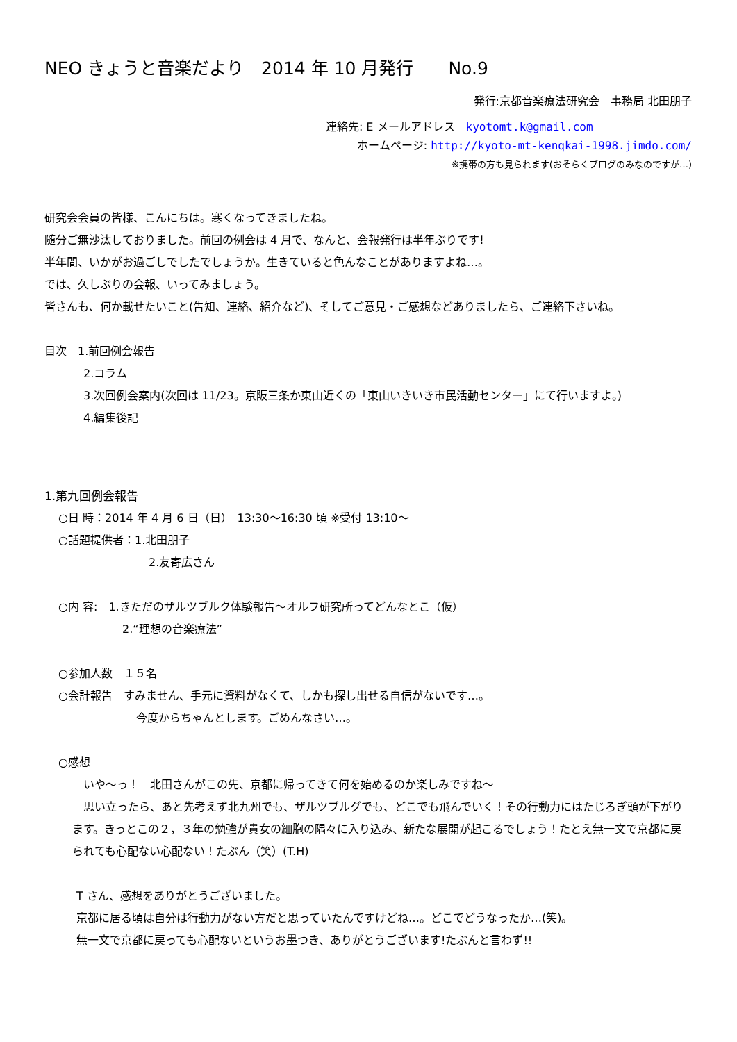NEO きょうと音楽だより　2014 年 10 月発行　　No.9
発行:京都音楽療法研究会　事務局 北田朋子
連絡先: E メールアドレス　kyotomt.k@gmail.com
ホームページ: http://kyoto-mt-kenqkai-1998.jimdo.com/
※携帯の方も見られます(おそらくブログのみなのですが…)
研究会会員の皆様、こんにちは。寒くなってきましたね。
随分ご無沙汰しておりました。前回の例会は 4 月で、なんと、会報発行は半年ぶりです!
半年間、いかがお過ごしでしたでしょうか。生きていると色んなことがありますよね…。
では、久しぶりの会報、いってみましょう。
皆さんも、何か載せたいこと(告知、連絡、紹介など)、そしてご意見・ご感想などありましたら、ご連絡下さいね。
目次　1.前回例会報告
2.コラム
3.次回例会案内(次回は 11/23。京阪三条か東山近くの「東山いきいき市民活動センター」にて行いますよ。)
4.編集後記
1.第九回例会報告
○日 時：2014 年 4 月 6 日（日）　13:30～16:30 頃 ※受付 13:10～
○話題提供者：1.北田朋子
2.友寄広さん
○内 容:　1.きただのザルツブルク体験報告～オルフ研究所ってどんなとこ（仮）
2.“理想の音楽療法”
○参加人数　１５名
○会計報告　すみません、手元に資料がなくて、しかも探し出せる自信がないです…。
今度からちゃんとします。ごめんなさい…。
○感想
　いや～っ！　北田さんがこの先、京都に帰ってきて何を始めるのか楽しみですね～
　思い立ったら、あと先考えず北九州でも、ザルツブルグでも、どこでも飛んでいく！その行動力にはたじろぎ頭が下がります。きっとこの２，３年の勉強が貴女の細胞の隅々に入り込み、新たな展開が起こるでしょう！たとえ無一文で京都に戻られても心配ない心配ない！たぶん（笑）(T.H)
T さん、感想をありがとうございました。
京都に居る頃は自分は行動力がない方だと思っていたんですけどね…。どこでどうなったか…(笑)。
無一文で京都に戻っても心配ないというお墨つき、ありがとうございます!たぶんと言わず!!